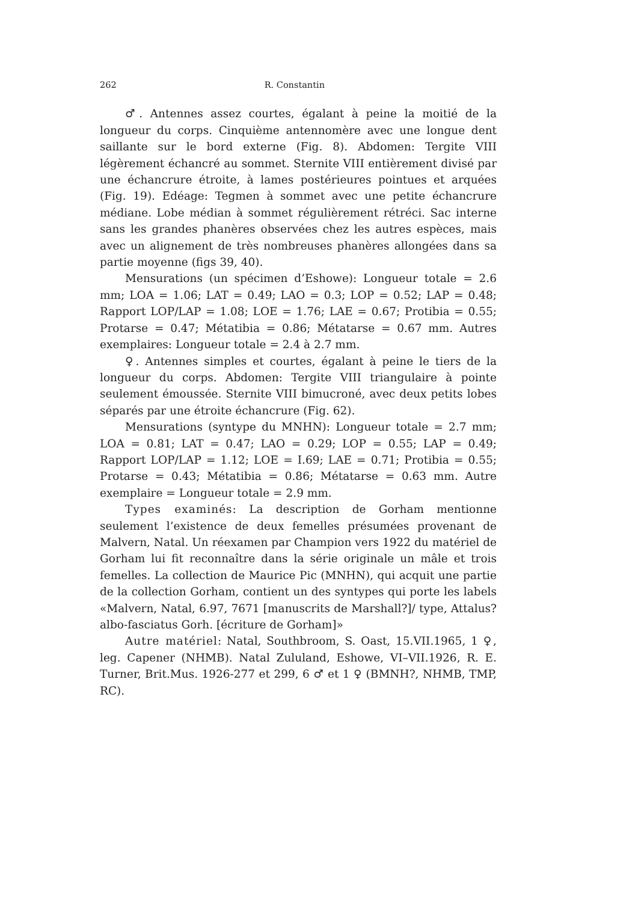262 R. Constantin
♂. Antennes assez courtes, égalant à peine la moitié de la longueur du corps. Cinquième antennomère avec une longue dent saillante sur le bord externe (Fig. 8). Abdomen: Tergite VIII légèrement échancré au sommet. Sternite VIII entièrement divisé par une échancrure étroite, à lames postérieures pointues et arquées (Fig. 19). Edéage: Tegmen à sommet avec une petite échancrure médiane. Lobe médian à sommet régulièrement rétréci. Sac interne sans les grandes phanères observées chez les autres espèces, mais avec un alignement de très nombreuses phanères allongées dans sa partie moyenne (figs 39, 40).
Mensurations (un spécimen d’Eshowe): Longueur totale = 2.6 mm; LOA = 1.06; LAT = 0.49; LAO = 0.3; LOP = 0.52; LAP = 0.48; Rapport LOP/LAP = 1.08; LOE = 1.76; LAE = 0.67; Protibia = 0.55; Protarse = 0.47; Métatibia = 0.86; Métatarse = 0.67 mm. Autres exemplaires: Longueur totale = 2.4 à 2.7 mm.
♀. Antennes simples et courtes, égalant à peine le tiers de la longueur du corps. Abdomen: Tergite VIII triangulaire à pointe seulement émoussée. Sternite VIII bimucroné, avec deux petits lobes séparés par une étroite échancrure (Fig. 62).
Mensurations (syntype du MNHN): Longueur totale = 2.7 mm; LOA = 0.81; LAT = 0.47; LAO = 0.29; LOP = 0.55; LAP = 0.49; Rapport LOP/LAP = 1.12; LOE = I.69; LAE = 0.71; Protibia = 0.55; Protarse = 0.43; Métatibia = 0.86; Métatarse = 0.63 mm. Autre exemplaire = Longueur totale = 2.9 mm.
Types examinés: La description de Gorham mentionne seulement l’existence de deux femelles présumées provenant de Malvern, Natal. Un réexamen par Champion vers 1922 du matériel de Gorham lui fit reconnaître dans la série originale un mâle et trois femelles. La collection de Maurice Pic (MNHN), qui acquit une partie de la collection Gorham, contient un des syntypes qui porte les labels «Malvern, Natal, 6.97, 7671 [manuscrits de Marshall?]/ type, Attalus? albo-fasciatus Gorh. [écriture de Gorham]»
Autre matériel: Natal, Southbroom, S. Oast, 15.VII.1965, 1 ♀, leg. Capener (NHMB). Natal Zululand, Eshowe, VI–VII.1926, R. E. Turner, Brit.Mus. 1926-277 et 299, 6 ♂ et 1 ♀ (BMNH?, NHMB, TMP, RC).